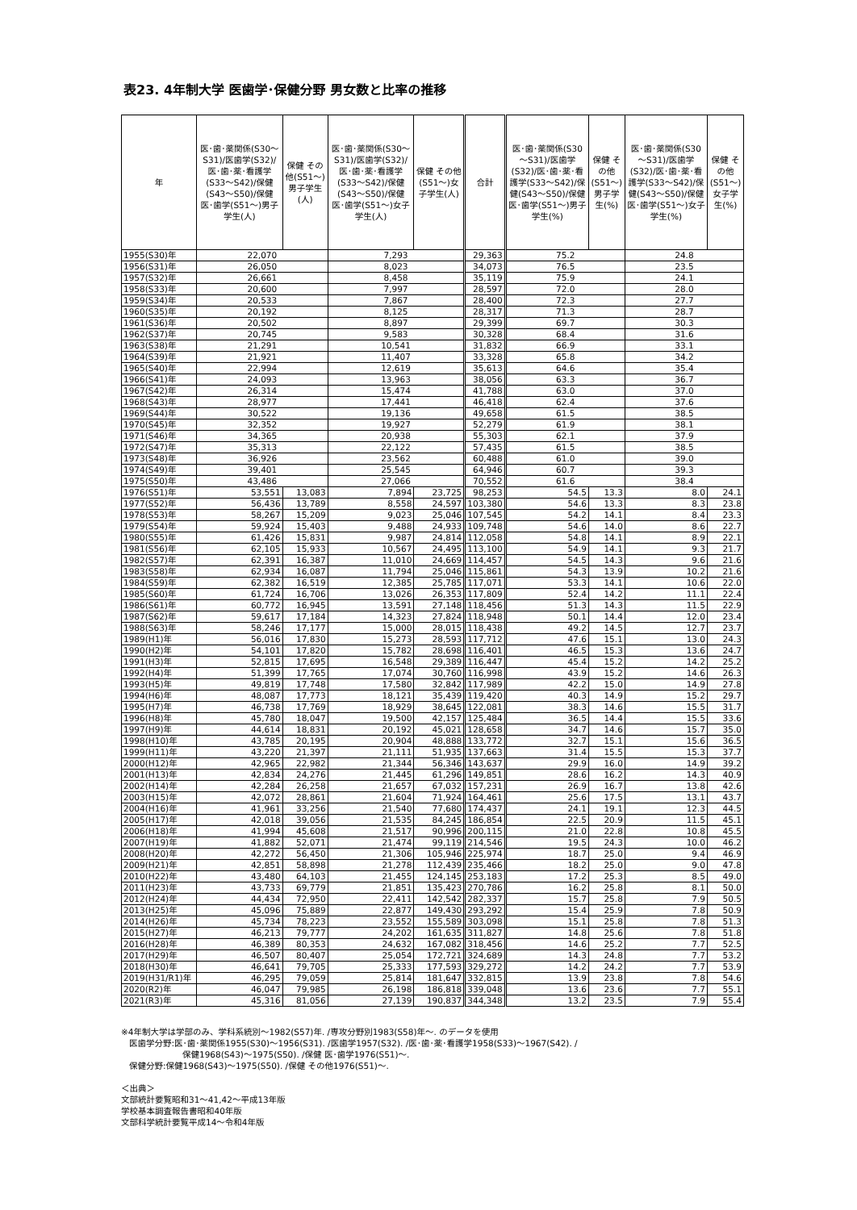表23. 4年制大学 医歯学･保健分野 男女数と比率の推移
| 年 | 医･歯･薬関係(S30～S31)/医歯学(S32)/医･歯･薬･看護学(S33～S42)/保健(S43～S50)/保健 医･歯学(S51～)男子学生(人) | 保健 その他(S51～)男子学生(人) | 医･歯･薬関係(S30～S31)/医歯学(S32)/医･歯･薬･看護学(S33～S42)/保健(S43～S50)/保健 医･歯学(S51～)女子学生(人) | 保健 その他(S51～)女子学生(人) | 合計 | 医･歯･薬関係(S30～S31)/医歯学(S32)/医･歯･薬･看護学(S33～S42)/保健(S43～S50)/保健 医･歯学(S51～)男子学生(%) | 保健 その他(S51～)男子学生(%) | 医･歯･薬関係(S30～S31)/医歯学(S32)/医･歯･薬･看護学(S33～S42)/保健(S43～S50)/保健 医･歯学(S51～)女子学生(%) | 保健 その他(S51～)女子学生(%) |
| --- | --- | --- | --- | --- | --- | --- | --- | --- | --- |
| 1955(S30)年 | 22,070 | | 7,293 | | 29,363 | 75.2 | | 24.8 | |
| 1956(S31)年 | 26,050 | | 8,023 | | 34,073 | 76.5 | | 23.5 | |
| 1957(S32)年 | 26,661 | | 8,458 | | 35,119 | 75.9 | | 24.1 | |
| 1958(S33)年 | 20,600 | | 7,997 | | 28,597 | 72.0 | | 28.0 | |
| 1959(S34)年 | 20,533 | | 7,867 | | 28,400 | 72.3 | | 27.7 | |
| 1960(S35)年 | 20,192 | | 8,125 | | 28,317 | 71.3 | | 28.7 | |
| 1961(S36)年 | 20,502 | | 8,897 | | 29,399 | 69.7 | | 30.3 | |
| 1962(S37)年 | 20,745 | | 9,583 | | 30,328 | 68.4 | | 31.6 | |
| 1963(S38)年 | 21,291 | | 10,541 | | 31,832 | 66.9 | | 33.1 | |
| 1964(S39)年 | 21,921 | | 11,407 | | 33,328 | 65.8 | | 34.2 | |
| 1965(S40)年 | 22,994 | | 12,619 | | 35,613 | 64.6 | | 35.4 | |
| 1966(S41)年 | 24,093 | | 13,963 | | 38,056 | 63.3 | | 36.7 | |
| 1967(S42)年 | 26,314 | | 15,474 | | 41,788 | 63.0 | | 37.0 | |
| 1968(S43)年 | 28,977 | | 17,441 | | 46,418 | 62.4 | | 37.6 | |
| 1969(S44)年 | 30,522 | | 19,136 | | 49,658 | 61.5 | | 38.5 | |
| 1970(S45)年 | 32,352 | | 19,927 | | 52,279 | 61.9 | | 38.1 | |
| 1971(S46)年 | 34,365 | | 20,938 | | 55,303 | 62.1 | | 37.9 | |
| 1972(S47)年 | 35,313 | | 22,122 | | 57,435 | 61.5 | | 38.5 | |
| 1973(S48)年 | 36,926 | | 23,562 | | 60,488 | 61.0 | | 39.0 | |
| 1974(S49)年 | 39,401 | | 25,545 | | 64,946 | 60.7 | | 39.3 | |
| 1975(S50)年 | 43,486 | | 27,066 | | 70,552 | 61.6 | | 38.4 | |
| 1976(S51)年 | 53,551 | 13,083 | 7,894 | 23,725 | 98,253 | 54.5 | 13.3 | 8.0 | 24.1 |
| 1977(S52)年 | 56,436 | 13,789 | 8,558 | 24,597 | 103,380 | 54.6 | 13.3 | 8.3 | 23.8 |
| 1978(S53)年 | 58,267 | 15,209 | 9,023 | 25,046 | 107,545 | 54.2 | 14.1 | 8.4 | 23.3 |
| 1979(S54)年 | 59,924 | 15,403 | 9,488 | 24,933 | 109,748 | 54.6 | 14.0 | 8.6 | 22.7 |
| 1980(S55)年 | 61,426 | 15,831 | 9,987 | 24,814 | 112,058 | 54.8 | 14.1 | 8.9 | 22.1 |
| 1981(S56)年 | 62,105 | 15,933 | 10,567 | 24,495 | 113,100 | 54.9 | 14.1 | 9.3 | 21.7 |
| 1982(S57)年 | 62,391 | 16,387 | 11,010 | 24,669 | 114,457 | 54.5 | 14.3 | 9.6 | 21.6 |
| 1983(S58)年 | 62,934 | 16,087 | 11,794 | 25,046 | 115,861 | 54.3 | 13.9 | 10.2 | 21.6 |
| 1984(S59)年 | 62,382 | 16,519 | 12,385 | 25,785 | 117,071 | 53.3 | 14.1 | 10.6 | 22.0 |
| 1985(S60)年 | 61,724 | 16,706 | 13,026 | 26,353 | 117,809 | 52.4 | 14.2 | 11.1 | 22.4 |
| 1986(S61)年 | 60,772 | 16,945 | 13,591 | 27,148 | 118,456 | 51.3 | 14.3 | 11.5 | 22.9 |
| 1987(S62)年 | 59,617 | 17,184 | 14,323 | 27,824 | 118,948 | 50.1 | 14.4 | 12.0 | 23.4 |
| 1988(S63)年 | 58,246 | 17,177 | 15,000 | 28,015 | 118,438 | 49.2 | 14.5 | 12.7 | 23.7 |
| 1989(H1)年 | 56,016 | 17,830 | 15,273 | 28,593 | 117,712 | 47.6 | 15.1 | 13.0 | 24.3 |
| 1990(H2)年 | 54,101 | 17,820 | 15,782 | 28,698 | 116,401 | 46.5 | 15.3 | 13.6 | 24.7 |
| 1991(H3)年 | 52,815 | 17,695 | 16,548 | 29,389 | 116,447 | 45.4 | 15.2 | 14.2 | 25.2 |
| 1992(H4)年 | 51,399 | 17,765 | 17,074 | 30,760 | 116,998 | 43.9 | 15.2 | 14.6 | 26.3 |
| 1993(H5)年 | 49,819 | 17,748 | 17,580 | 32,842 | 117,989 | 42.2 | 15.0 | 14.9 | 27.8 |
| 1994(H6)年 | 48,087 | 17,773 | 18,121 | 35,439 | 119,420 | 40.3 | 14.9 | 15.2 | 29.7 |
| 1995(H7)年 | 46,738 | 17,769 | 18,929 | 38,645 | 122,081 | 38.3 | 14.6 | 15.5 | 31.7 |
| 1996(H8)年 | 45,780 | 18,047 | 19,500 | 42,157 | 125,484 | 36.5 | 14.4 | 15.5 | 33.6 |
| 1997(H9)年 | 44,614 | 18,831 | 20,192 | 45,021 | 128,658 | 34.7 | 14.6 | 15.7 | 35.0 |
| 1998(H10)年 | 43,785 | 20,195 | 20,904 | 48,888 | 133,772 | 32.7 | 15.1 | 15.6 | 36.5 |
| 1999(H11)年 | 43,220 | 21,397 | 21,111 | 51,935 | 137,663 | 31.4 | 15.5 | 15.3 | 37.7 |
| 2000(H12)年 | 42,965 | 22,982 | 21,344 | 56,346 | 143,637 | 29.9 | 16.0 | 14.9 | 39.2 |
| 2001(H13)年 | 42,834 | 24,276 | 21,445 | 61,296 | 149,851 | 28.6 | 16.2 | 14.3 | 40.9 |
| 2002(H14)年 | 42,284 | 26,258 | 21,657 | 67,032 | 157,231 | 26.9 | 16.7 | 13.8 | 42.6 |
| 2003(H15)年 | 42,072 | 28,861 | 21,604 | 71,924 | 164,461 | 25.6 | 17.5 | 13.1 | 43.7 |
| 2004(H16)年 | 41,961 | 33,256 | 21,540 | 77,680 | 174,437 | 24.1 | 19.1 | 12.3 | 44.5 |
| 2005(H17)年 | 42,018 | 39,056 | 21,535 | 84,245 | 186,854 | 22.5 | 20.9 | 11.5 | 45.1 |
| 2006(H18)年 | 41,994 | 45,608 | 21,517 | 90,996 | 200,115 | 21.0 | 22.8 | 10.8 | 45.5 |
| 2007(H19)年 | 41,882 | 52,071 | 21,474 | 99,119 | 214,546 | 19.5 | 24.3 | 10.0 | 46.2 |
| 2008(H20)年 | 42,272 | 56,450 | 21,306 | 105,946 | 225,974 | 18.7 | 25.0 | 9.4 | 46.9 |
| 2009(H21)年 | 42,851 | 58,898 | 21,278 | 112,439 | 235,466 | 18.2 | 25.0 | 9.0 | 47.8 |
| 2010(H22)年 | 43,480 | 64,103 | 21,455 | 124,145 | 253,183 | 17.2 | 25.3 | 8.5 | 49.0 |
| 2011(H23)年 | 43,733 | 69,779 | 21,851 | 135,423 | 270,786 | 16.2 | 25.8 | 8.1 | 50.0 |
| 2012(H24)年 | 44,434 | 72,950 | 22,411 | 142,542 | 282,337 | 15.7 | 25.8 | 7.9 | 50.5 |
| 2013(H25)年 | 45,096 | 75,889 | 22,877 | 149,430 | 293,292 | 15.4 | 25.9 | 7.8 | 50.9 |
| 2014(H26)年 | 45,734 | 78,223 | 23,552 | 155,589 | 303,098 | 15.1 | 25.8 | 7.8 | 51.3 |
| 2015(H27)年 | 46,213 | 79,777 | 24,202 | 161,635 | 311,827 | 14.8 | 25.6 | 7.8 | 51.8 |
| 2016(H28)年 | 46,389 | 80,353 | 24,632 | 167,082 | 318,456 | 14.6 | 25.2 | 7.7 | 52.5 |
| 2017(H29)年 | 46,507 | 80,407 | 25,054 | 172,721 | 324,689 | 14.3 | 24.8 | 7.7 | 53.2 |
| 2018(H30)年 | 46,641 | 79,705 | 25,333 | 177,593 | 329,272 | 14.2 | 24.2 | 7.7 | 53.9 |
| 2019(H31/R1)年 | 46,295 | 79,059 | 25,814 | 181,647 | 332,815 | 13.9 | 23.8 | 7.8 | 54.6 |
| 2020(R2)年 | 46,047 | 79,985 | 26,198 | 186,818 | 339,048 | 13.6 | 23.6 | 7.7 | 55.1 |
| 2021(R3)年 | 45,316 | 81,056 | 27,139 | 190,837 | 344,348 | 13.2 | 23.5 | 7.9 | 55.4 |
※4年制大学は学部のみ、学科系統別～1982(S57)年. /専攻分野別1983(S58)年～. のデータを使用
医歯学分野:医･歯･薬関係1955(S30)～1956(S31). /医歯学1957(S32). /医･歯･薬･看護学1958(S33)～1967(S42). /
保健1968(S43)～1975(S50). /保健 医･歯学1976(S51)～.
保健分野:保健1968(S43)～1975(S50). /保健 その他1976(S51)～.
＜出典＞
文部統計要覧昭和31～41,42～平成13年版
学校基本調査報告書昭和40年版
文部科学統計要覧平成14～令和4年版